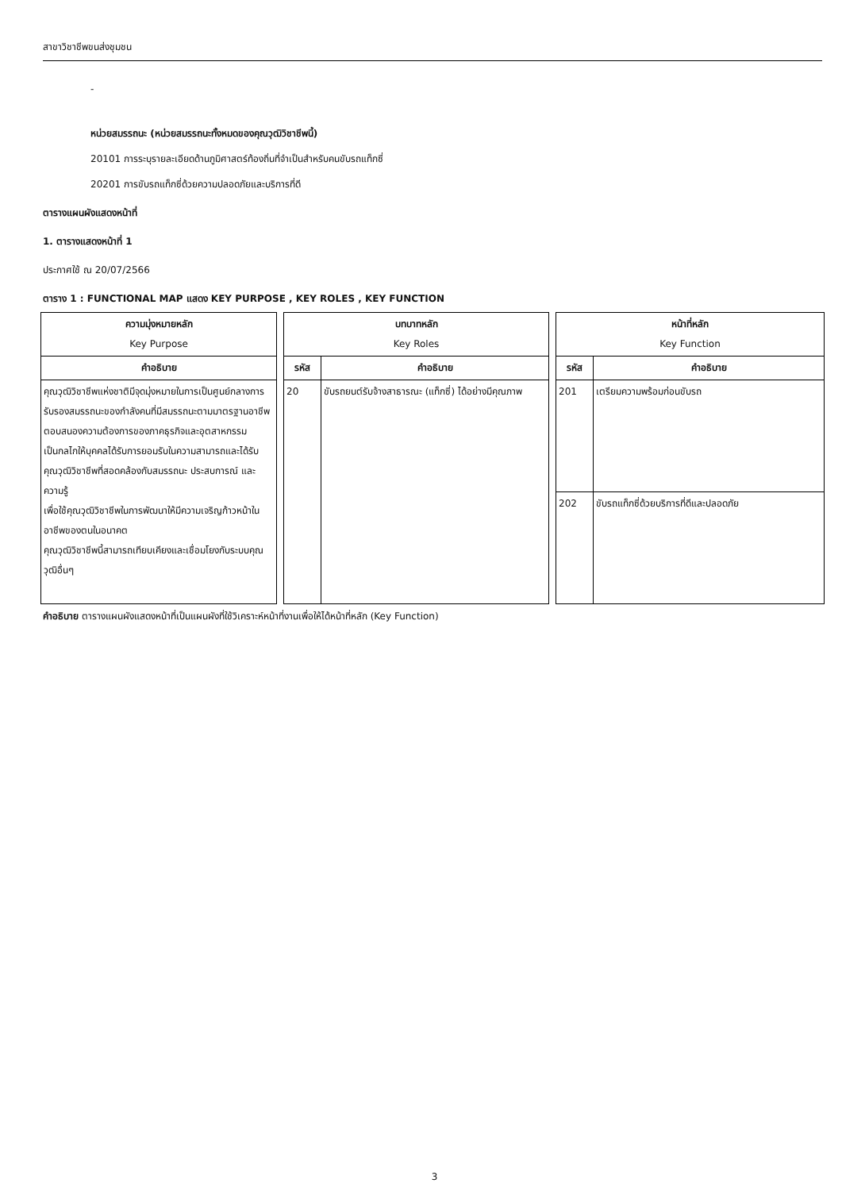สาขาวิชาชีพขนส่งชุมชน
-
หน่วยสมรรถนะ (หน่วยสมรรถนะทั้งหมดของคุณวุฒิวิชาชีพนี้)
20101 การระบุรายละเอียดด้านภูมิศาสตร์ท้องถิ่นที่จำเป็นสำหรับคนขับรถแท็กซี่
20201 การขับรถแท็กซี่ด้วยความปลอดภัยและบริการที่ดี
ตารางแผนผังแสดงหน้าที่
1. ตารางแสดงหน้าที่ 1
ประกาศใช้ ณ 20/07/2566
ตาราง 1 : FUNCTIONAL MAP แสดง KEY PURPOSE , KEY ROLES , KEY FUNCTION
| ความมุ่งหมายหลัก Key Purpose | | บทบาทหลัก Key Roles | | | หน้าที่หลัก Key Function | |
| คำอธิบาย | | รหัส | คำอธิบาย | | รหัส | คำอธิบาย |
| คุณวุฒิวิชาชีพแห่งชาติมีจุดมุ่งหมายในการเป็นศูนย์กลางการรับรองสมรรถนะของกำลังคนที่มีสมรรถนะตามมาตรฐานอาชีพตอบสนองความต้องการของภาคธุรกิจและอุตสาหกรรม เป็นกลไกให้บุคคลได้รับการยอมรับในความสามารถและได้รับคุณวุฒิวิชาชีพที่สอดคล้องกับสมรรถนะ ประสบการณ์ และความรู้ เพื่อใช้คุณวุฒิวิชาชีพในการพัฒนาให้มีความเจริญก้าวหน้าในอาชีพของตนในอนาคต คุณวุฒิวิชาชีพนี้สามารถเทียบเคียงและเชื่อมโยงกับระบบคุณวุฒิอื่นๆ | | 20 | ขับรถยนต์รับจ้างสาธารณะ (แท็กซี่) ได้อย่างมีคุณภาพ | | 201 | เตรียมความพร้อมก่อนขับรถ |
| | | | | | 202 | ขับรถแท็กซี่ด้วยบริการที่ดีและปลอดภัย |
คำอธิบาย ตารางแผนผังแสดงหน้าที่เป็นแผนผังที่ใช้วิเคราะห์หน้าที่งานเพื่อให้ได้หน้าที่หลัก (Key Function)
3